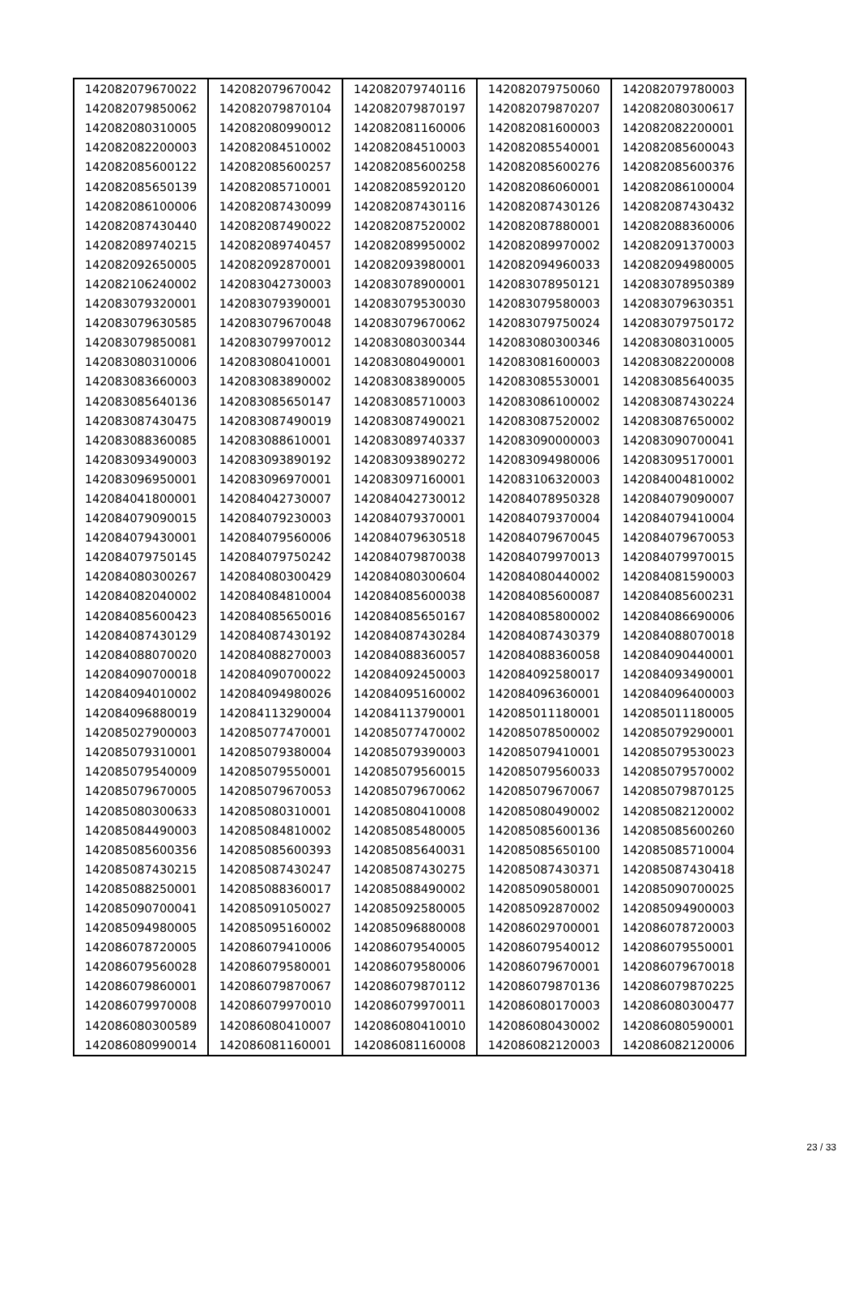| 142082079670022 | 142082079670042 | 142082079740116 | 142082079750060 | 142082079780003 |
| 142082079850062 | 142082079870104 | 142082079870197 | 142082079870207 | 142082080300617 |
| 142082080310005 | 142082080990012 | 142082081160006 | 142082081600003 | 142082082200001 |
| 142082082200003 | 142082084510002 | 142082084510003 | 142082085540001 | 142082085600043 |
| 142082085600122 | 142082085600257 | 142082085600258 | 142082085600276 | 142082085600376 |
| 142082085650139 | 142082085710001 | 142082085920120 | 142082086060001 | 142082086100004 |
| 142082086100006 | 142082087430099 | 142082087430116 | 142082087430126 | 142082087430432 |
| 142082087430440 | 142082087490022 | 142082087520002 | 142082087880001 | 142082088360006 |
| 142082089740215 | 142082089740457 | 142082089950002 | 142082089970002 | 142082091370003 |
| 142082092650005 | 142082092870001 | 142082093980001 | 142082094960033 | 142082094980005 |
| 142082106240002 | 142083042730003 | 142083078900001 | 142083078950121 | 142083078950389 |
| 142083079320001 | 142083079390001 | 142083079530030 | 142083079580003 | 142083079630351 |
| 142083079630585 | 142083079670048 | 142083079670062 | 142083079750024 | 142083079750172 |
| 142083079850081 | 142083079970012 | 142083080300344 | 142083080300346 | 142083080310005 |
| 142083080310006 | 142083080410001 | 142083080490001 | 142083081600003 | 142083082200008 |
| 142083083660003 | 142083083890002 | 142083083890005 | 142083085530001 | 142083085640035 |
| 142083085640136 | 142083085650147 | 142083085710003 | 142083086100002 | 142083087430224 |
| 142083087430475 | 142083087490019 | 142083087490021 | 142083087520002 | 142083087650002 |
| 142083088360085 | 142083088610001 | 142083089740337 | 142083090000003 | 142083090700041 |
| 142083093490003 | 142083093890192 | 142083093890272 | 142083094980006 | 142083095170001 |
| 142083096950001 | 142083096970001 | 142083097160001 | 142083106320003 | 142084004810002 |
| 142084041800001 | 142084042730007 | 142084042730012 | 142084078950328 | 142084079090007 |
| 142084079090015 | 142084079230003 | 142084079370001 | 142084079370004 | 142084079410004 |
| 142084079430001 | 142084079560006 | 142084079630518 | 142084079670045 | 142084079670053 |
| 142084079750145 | 142084079750242 | 142084079870038 | 142084079970013 | 142084079970015 |
| 142084080300267 | 142084080300429 | 142084080300604 | 142084080440002 | 142084081590003 |
| 142084082040002 | 142084084810004 | 142084085600038 | 142084085600087 | 142084085600231 |
| 142084085600423 | 142084085650016 | 142084085650167 | 142084085800002 | 142084086690006 |
| 142084087430129 | 142084087430192 | 142084087430284 | 142084087430379 | 142084088070018 |
| 142084088070020 | 142084088270003 | 142084088360057 | 142084088360058 | 142084090440001 |
| 142084090700018 | 142084090700022 | 142084092450003 | 142084092580017 | 142084093490001 |
| 142084094010002 | 142084094980026 | 142084095160002 | 142084096360001 | 142084096400003 |
| 142084096880019 | 142084113290004 | 142084113790001 | 142085011180001 | 142085011180005 |
| 142085027900003 | 142085077470001 | 142085077470002 | 142085078500002 | 142085079290001 |
| 142085079310001 | 142085079380004 | 142085079390003 | 142085079410001 | 142085079530023 |
| 142085079540009 | 142085079550001 | 142085079560015 | 142085079560033 | 142085079570002 |
| 142085079670005 | 142085079670053 | 142085079670062 | 142085079670067 | 142085079870125 |
| 142085080300633 | 142085080310001 | 142085080410008 | 142085080490002 | 142085082120002 |
| 142085084490003 | 142085084810002 | 142085085480005 | 142085085600136 | 142085085600260 |
| 142085085600356 | 142085085600393 | 142085085640031 | 142085085650100 | 142085085710004 |
| 142085087430215 | 142085087430247 | 142085087430275 | 142085087430371 | 142085087430418 |
| 142085088250001 | 142085088360017 | 142085088490002 | 142085090580001 | 142085090700025 |
| 142085090700041 | 142085091050027 | 142085092580005 | 142085092870002 | 142085094900003 |
| 142085094980005 | 142085095160002 | 142085096880008 | 142086029700001 | 142086078720003 |
| 142086078720005 | 142086079410006 | 142086079540005 | 142086079540012 | 142086079550001 |
| 142086079560028 | 142086079580001 | 142086079580006 | 142086079670001 | 142086079670018 |
| 142086079860001 | 142086079870067 | 142086079870112 | 142086079870136 | 142086079870225 |
| 142086079970008 | 142086079970010 | 142086079970011 | 142086080170003 | 142086080300477 |
| 142086080300589 | 142086080410007 | 142086080410010 | 142086080430002 | 142086080590001 |
| 142086080990014 | 142086081160001 | 142086081160008 | 142086082120003 | 142086082120006 |
23 / 33